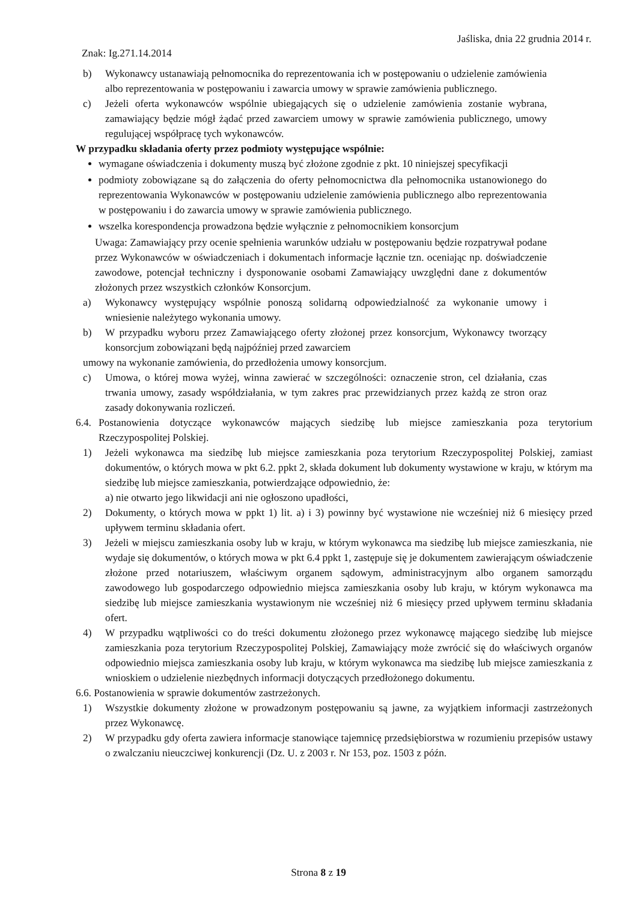Jaśliska, dnia 22 grudnia 2014 r.
Znak: Ig.271.14.2014
b) Wykonawcy ustanawiają pełnomocnika do reprezentowania ich w postępowaniu o udzielenie zamówienia albo reprezentowania w postępowaniu i zawarcia umowy w sprawie zamówienia publicznego.
c) Jeżeli oferta wykonawców wspólnie ubiegających się o udzielenie zamówienia zostanie wybrana, zamawiający będzie mógł żądać przed zawarciem umowy w sprawie zamówienia publicznego, umowy regulującej współpracę tych wykonawców.
W przypadku składania oferty przez podmioty występujące wspólnie:
wymagane oświadczenia i dokumenty muszą być złożone zgodnie z pkt. 10 niniejszej specyfikacji
podmioty zobowiązane są do załączenia do oferty pełnomocnictwa dla pełnomocnika ustanowionego do reprezentowania Wykonawców w postępowaniu udzielenie zamówienia publicznego albo reprezentowania w postępowaniu i do zawarcia umowy w sprawie zamówienia publicznego.
wszelka korespondencja prowadzona będzie wyłącznie z pełnomocnikiem konsorcjum
Uwaga: Zamawiający przy ocenie spełnienia warunków udziału w postępowaniu będzie rozpatrywał podane przez Wykonawców w oświadczeniach i dokumentach informacje łącznie tzn. oceniając np. doświadczenie zawodowe, potencjał techniczny i dysponowanie osobami Zamawiający uwzględni dane z dokumentów złożonych przez wszystkich członków Konsorcjum.
a) Wykonawcy występujący wspólnie ponoszą solidarną odpowiedzialność za wykonanie umowy i wniesienie należytego wykonania umowy.
b) W przypadku wyboru przez Zamawiającego oferty złożonej przez konsorcjum, Wykonawcy tworzący konsorcjum zobowiązani będą najpóźniej przed zawarciem
umowy na wykonanie zamówienia, do przedłożenia umowy konsorcjum.
c) Umowa, o której mowa wyżej, winna zawierać w szczególności: oznaczenie stron, cel działania, czas trwania umowy, zasady współdziałania, w tym zakres prac przewidzianych przez każdą ze stron oraz zasady dokonywania rozliczeń.
6.4. Postanowienia dotyczące wykonawców mających siedzibę lub miejsce zamieszkania poza terytorium Rzeczypospolitej Polskiej.
1) Jeżeli wykonawca ma siedzibę lub miejsce zamieszkania poza terytorium Rzeczypospolitej Polskiej, zamiast dokumentów, o których mowa w pkt 6.2. ppkt 2, składa dokument lub dokumenty wystawione w kraju, w którym ma siedzibę lub miejsce zamieszkania, potwierdzające odpowiednio, że:
a) nie otwarto jego likwidacji ani nie ogłoszono upadłości,
2) Dokumenty, o których mowa w ppkt 1) lit. a) i 3) powinny być wystawione nie wcześniej niż 6 miesięcy przed upływem terminu składania ofert.
3) Jeżeli w miejscu zamieszkania osoby lub w kraju, w którym wykonawca ma siedzibę lub miejsce zamieszkania, nie wydaje się dokumentów, o których mowa w pkt 6.4 ppkt 1, zastępuje się je dokumentem zawierającym oświadczenie złożone przed notariuszem, właściwym organem sądowym, administracyjnym albo organem samorządu zawodowego lub gospodarczego odpowiednio miejsca zamieszkania osoby lub kraju, w którym wykonawca ma siedzibę lub miejsce zamieszkania wystawionym nie wcześniej niż 6 miesięcy przed upływem terminu składania ofert.
4) W przypadku wątpliwości co do treści dokumentu złożonego przez wykonawcę mającego siedzibę lub miejsce zamieszkania poza terytorium Rzeczypospolitej Polskiej, Zamawiający może zwrócić się do właściwych organów odpowiednio miejsca zamieszkania osoby lub kraju, w którym wykonawca ma siedzibę lub miejsce zamieszkania z wnioskiem o udzielenie niezbędnych informacji dotyczących przedłożonego dokumentu.
6.6. Postanowienia w sprawie dokumentów zastrzeżonych.
1) Wszystkie dokumenty złożone w prowadzonym postępowaniu są jawne, za wyjątkiem informacji zastrzeżonych przez Wykonawcę.
2) W przypadku gdy oferta zawiera informacje stanowiące tajemnicę przedsiębiorstwa w rozumieniu przepisów ustawy o zwalczaniu nieuczciwej konkurencji (Dz. U. z 2003 r. Nr 153, poz. 1503 z późn.
Strona 8 z 19